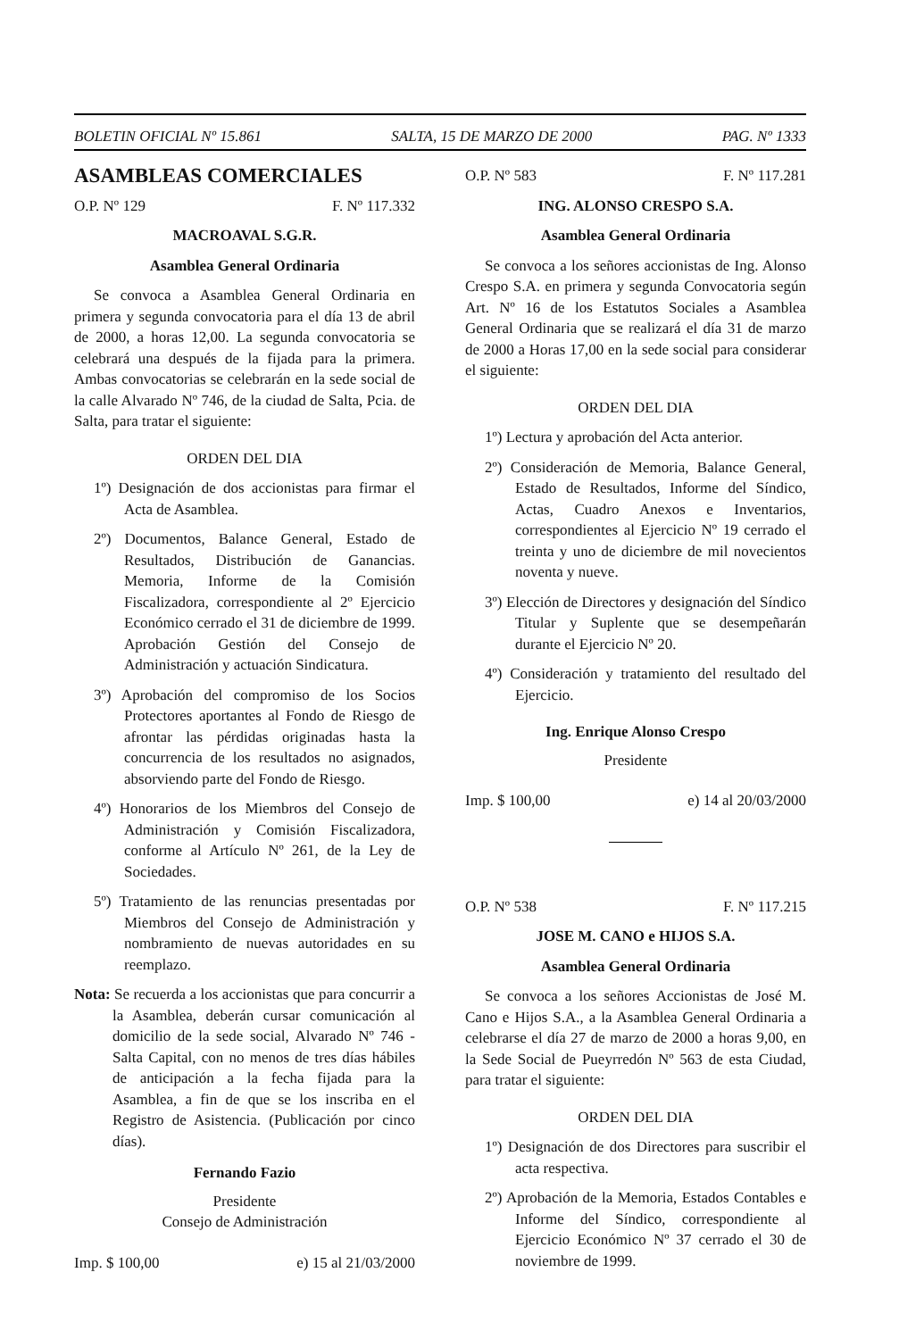BOLETIN OFICIAL Nº 15.861 SALTA, 15 DE MARZO DE 2000 PAG. Nº 1333
ASAMBLEAS COMERCIALES
O.P. Nº 129 F. Nº 117.332
MACROAVAL S.G.R.
Asamblea General Ordinaria
Se convoca a Asamblea General Ordinaria en primera y segunda convocatoria para el día 13 de abril de 2000, a horas 12,00. La segunda convocatoria se celebrará una después de la fijada para la primera. Ambas convocatorias se celebrarán en la sede social de la calle Alvarado Nº 746, de la ciudad de Salta, Pcia. de Salta, para tratar el siguiente:
ORDEN DEL DIA
1º) Designación de dos accionistas para firmar el Acta de Asamblea.
2º) Documentos, Balance General, Estado de Resultados, Distribución de Ganancias. Memoria, Informe de la Comisión Fiscalizadora, correspondiente al 2º Ejercicio Económico cerrado el 31 de diciembre de 1999. Aprobación Gestión del Consejo de Administración y actuación Sindicatura.
3º) Aprobación del compromiso de los Socios Protectores aportantes al Fondo de Riesgo de afrontar las pérdidas originadas hasta la concurrencia de los resultados no asignados, absorviendo parte del Fondo de Riesgo.
4º) Honorarios de los Miembros del Consejo de Administración y Comisión Fiscalizadora, conforme al Artículo Nº 261, de la Ley de Sociedades.
5º) Tratamiento de las renuncias presentadas por Miembros del Consejo de Administración y nombramiento de nuevas autoridades en su reemplazo.
Nota: Se recuerda a los accionistas que para concurrir a la Asamblea, deberán cursar comunicación al domicilio de la sede social, Alvarado Nº 746 - Salta Capital, con no menos de tres días hábiles de anticipación a la fecha fijada para la Asamblea, a fin de que se los inscriba en el Registro de Asistencia. (Publicación por cinco días).
Fernando Fazio
Presidente
Consejo de Administración
Imp. $ 100,00 e) 15 al 21/03/2000
O.P. Nº 583 F. Nº 117.281
ING. ALONSO CRESPO S.A.
Asamblea General Ordinaria
Se convoca a los señores accionistas de Ing. Alonso Crespo S.A. en primera y segunda Convocatoria según Art. Nº 16 de los Estatutos Sociales a Asamblea General Ordinaria que se realizará el día 31 de marzo de 2000 a Horas 17,00 en la sede social para considerar el siguiente:
ORDEN DEL DIA
1º) Lectura y aprobación del Acta anterior.
2º) Consideración de Memoria, Balance General, Estado de Resultados, Informe del Síndico, Actas, Cuadro Anexos e Inventarios, correspondientes al Ejercicio Nº 19 cerrado el treinta y uno de diciembre de mil novecientos noventa y nueve.
3º) Elección de Directores y designación del Síndico Titular y Suplente que se desempeñarán durante el Ejercicio Nº 20.
4º) Consideración y tratamiento del resultado del Ejercicio.
Ing. Enrique Alonso Crespo
Presidente
Imp. $ 100,00 e) 14 al 20/03/2000
O.P. Nº 538 F. Nº 117.215
JOSE M. CANO e HIJOS S.A.
Asamblea General Ordinaria
Se convoca a los señores Accionistas de José M. Cano e Hijos S.A., a la Asamblea General Ordinaria a celebrarse el día 27 de marzo de 2000 a horas 9,00, en la Sede Social de Pueyrredón Nº 563 de esta Ciudad, para tratar el siguiente:
ORDEN DEL DIA
1º) Designación de dos Directores para suscribir el acta respectiva.
2º) Aprobación de la Memoria, Estados Contables e Informe del Síndico, correspondiente al Ejercicio Económico Nº 37 cerrado el 30 de noviembre de 1999.